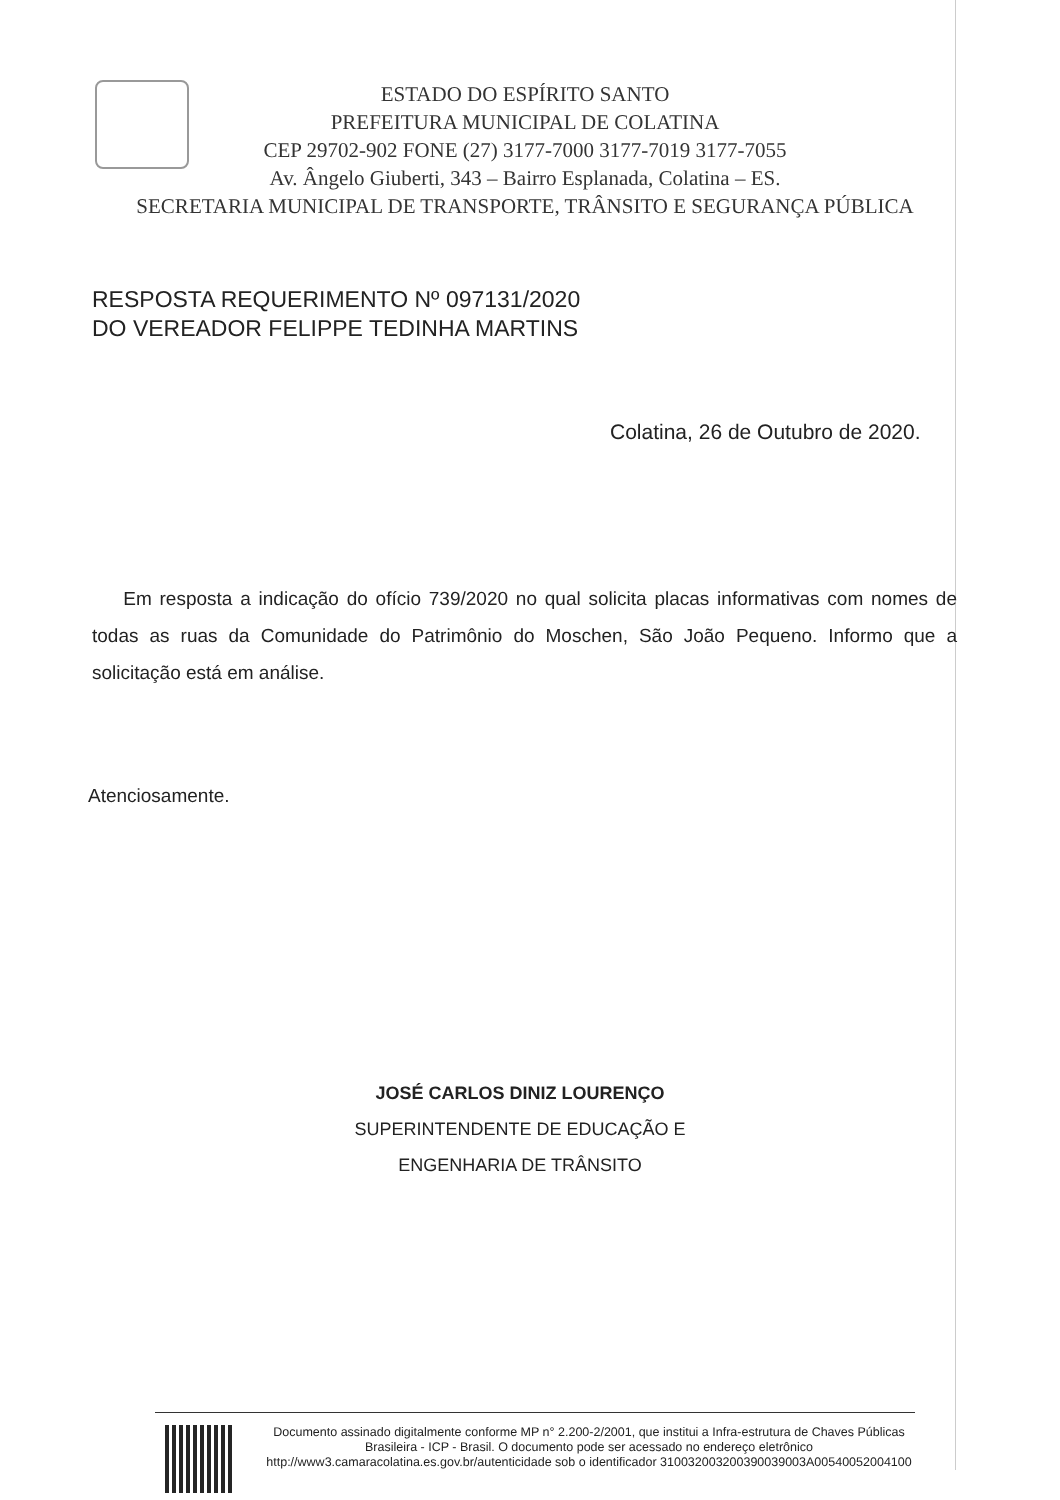ESTADO DO ESPÍRITO SANTO
PREFEITURA MUNICIPAL DE COLATINA
CEP 29702-902 FONE (27) 3177-7000 3177-7019 3177-7055
Av. Ângelo Giuberti, 343 – Bairro Esplanada, Colatina – ES.
SECRETARIA MUNICIPAL DE TRANSPORTE, TRÂNSITO E SEGURANÇA PÚBLICA
RESPOSTA REQUERIMENTO Nº 097131/2020
DO VEREADOR FELIPPE TEDINHA MARTINS
Colatina, 26 de Outubro de 2020.
Em resposta a indicação do ofício 739/2020 no qual solicita placas informativas com nomes de todas as ruas da Comunidade do Patrimônio do Moschen, São João Pequeno. Informo que a solicitação está em análise.
Atenciosamente.
JOSÉ CARLOS DINIZ LOURENÇO
SUPERINTENDENTE DE EDUCAÇÃO E
ENGENHARIA DE TRÂNSITO
Documento assinado digitalmente conforme MP n° 2.200-2/2001, que institui a Infra-estrutura de Chaves Públicas Brasileira - ICP - Brasil. O documento pode ser acessado no endereço eletrônico http://www3.camaracolatina.es.gov.br/autenticidade sob o identificador 310032003200390039003A00540052004100